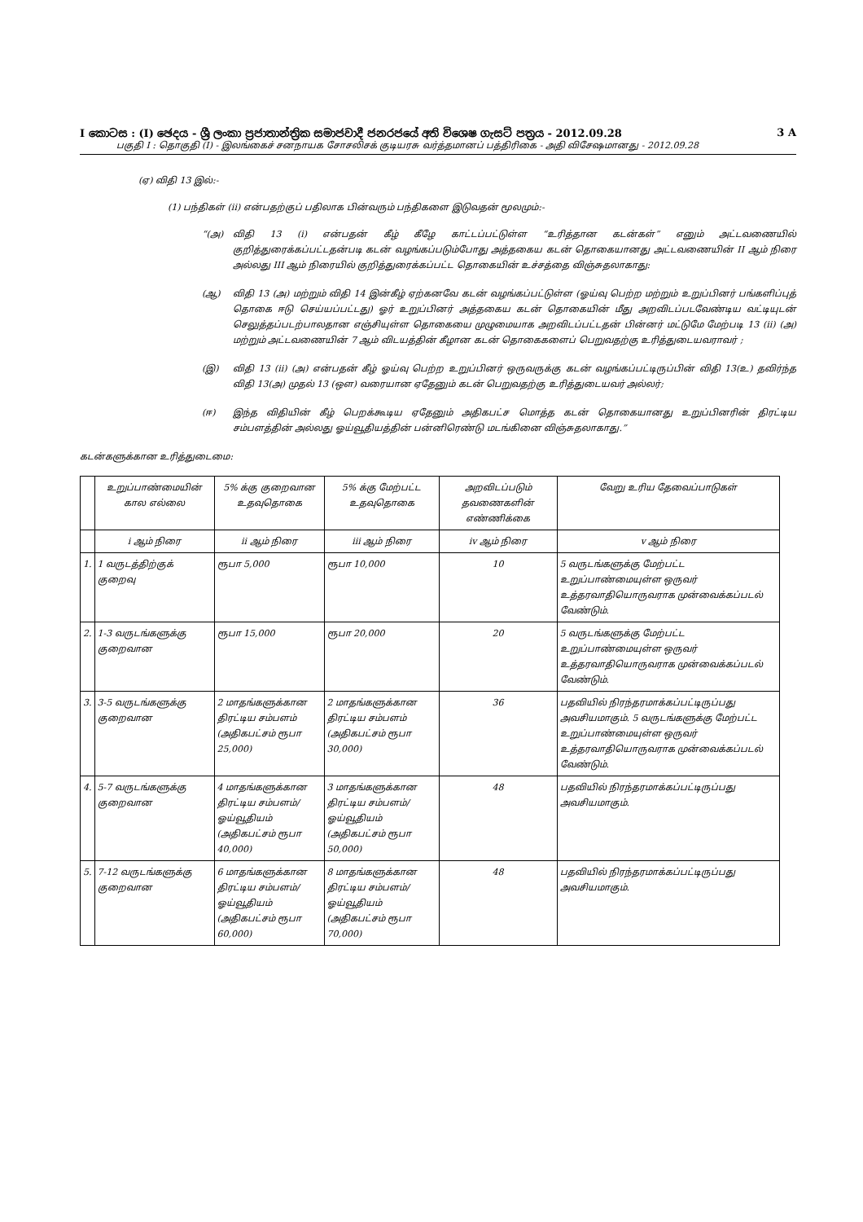I කොටස : (I) ඡෙදය - ශ්‍රී ලංකා ප්‍රජාතාන්ත්‍රික සමාජවාදී ජනරජයේ අති විශෙෂ ගැසට් පත්‍රය - 2012.09.28 3 A
பகுதி I : தொகுதி (I) - இலங்கைச் சனநாயக சோசலிசக் குடியரசு வர்த்தமானப் பத்திரிகை - அதி விசேஷமானது - 2012.09.28
(ஏ) விதி 13 இல்:-
(1) பந்திகள் (ii) என்பதற்குப் பதிலாக பின்வரும் பந்திகளை இடுவதன் மூலமும்:-
“(அ) விதி 13 (i) என்பதன் கீழ் கீழே காட்டப்பட்டுள்ள “உரித்தான கடன்கள்” எனும் அட்டவணையில் குறித்துரைக்கப்பட்டதன்படி கடன் வழங்கப்படும்போது அத்தகைய கடன் தொகையானது அட்டவணையின் II ஆம் நிரை அல்லது III ஆம் நிரையில் குறித்துரைக்கப்பட்ட தொகையின் உச்சத்தை விஞ்சுதலாகாது:
(ஆ) விதி 13 (அ) மற்றும் விதி 14 இன்கீழ் ஏற்கனவே கடன் வழங்கப்பட்டுள்ள (ஓய்வு பெற்ற மற்றும் உறுப்பினர் பங்களிப்புத் தொகை ஈடு செய்யப்பட்டது) ஓர் உறுப்பினர் அத்தகைய கடன் தொகையின் மீது அறவிடப்படவேண்டிய வட்டியுடன் செலுத்தப்படற்பாலதான எஞ்சியுள்ள தொகையை முழுமையாக அறவிடப்பட்டதன் பின்னர் மட்டுமே மேற்படி 13 (ii) (அ) மற்றும் அட்டவணையின் 7 ஆம் விடயத்தின் கீழான கடன் தொகைகளைப் பெறுவதற்கு உரித்துடையவராவர் ;
(இ) விதி 13 (ii) (அ) என்பதன் கீழ் ஓய்வு பெற்ற உறுப்பினர் ஒருவருக்கு கடன் வழங்கப்பட்டிருப்பின் விதி 13(உ) தவிர்ந்த விதி 13(அ) முதல் 13 (ஔ) வரையான ஏதேனும் கடன் பெறுவதற்கு உரித்துடையவர் அல்லர்;
(ஈ) இந்த விதியின் கீழ் பெறக்கூடிய ஏதேனும் அதிகபட்ச மொத்த கடன் தொகையானது உறுப்பினரின் திரட்டிய சம்பளத்தின் அல்லது ஓய்வூதியத்தின் பன்னிரெண்டு மடங்கினை விஞ்சுதலாகாது.”
கடன்களுக்கான உரித்துடைமை:
| | உறுப்பாண்மையின் கால எல்லை | 5% க்கு குறைவான உதவுதொகை | 5% க்கு மேற்பட்ட உதவுதொகை | அறவிடப்படும் தவணைகளின் எண்ணிக்கை | வேறு உரிய தேவைப்பாடுகள் |
| | i ஆம் நிரை | ii ஆம் நிரை | iii ஆம் நிரை | iv ஆம் நிரை | v ஆம் நிரை |
| 1. | 1 வருடத்திற்குக் குறைவு | ரூபா 5,000 | ரூபா 10,000 | 10 | 5 வருடங்களுக்கு மேற்பட்ட உறுப்பாண்மையுள்ள ஒருவர் உத்தரவாதியொருவராக முன்வைக்கப்படல் வேண்டும். |
| 2. | 1-3 வருடங்களுக்கு குறைவான | ரூபா 15,000 | ரூபா 20,000 | 20 | 5 வருடங்களுக்கு மேற்பட்ட உறுப்பாண்மையுள்ள ஒருவர் உத்தரவாதியொருவராக முன்வைக்கப்படல் வேண்டும். |
| 3. | 3-5 வருடங்களுக்கு குறைவான | 2 மாதங்களுக்கான திரட்டிய சம்பளம் (அதிகபட்சம் ரூபா 25,000) | 2 மாதங்களுக்கான திரட்டிய சம்பளம் (அதிகபட்சம் ரூபா 30,000) | 36 | பதவியில் நிரந்தரமாக்கப்பட்டிருப்பது அவசியமாகும். 5 வருடங்களுக்கு மேற்பட்ட உறுப்பாண்மையுள்ள ஒருவர் உத்தரவாதியொருவராக முன்வைக்கப்படல் வேண்டும். |
| 4. | 5-7 வருடங்களுக்கு குறைவான | 4 மாதங்களுக்கான திரட்டிய சம்பளம்/ ஓய்வூதியம் (அதிகபட்சம் ரூபா 40,000) | 3 மாதங்களுக்கான திரட்டிய சம்பளம்/ ஓய்வூதியம் (அதிகபட்சம் ரூபா 50,000) | 48 | பதவியில் நிரந்தரமாக்கப்பட்டிருப்பது அவசியமாகும். |
| 5. | 7-12 வருடங்களுக்கு குறைவான | 6 மாதங்களுக்கான திரட்டிய சம்பளம்/ ஓய்வூதியம் (அதிகபட்சம் ரூபா 60,000) | 8 மாதங்களுக்கான திரட்டிய சம்பளம்/ ஓய்வூதியம் (அதிகபட்சம் ரூபா 70,000) | 48 | பதவியில் நிரந்தரமாக்கப்பட்டிருப்பது அவசியமாகும். |